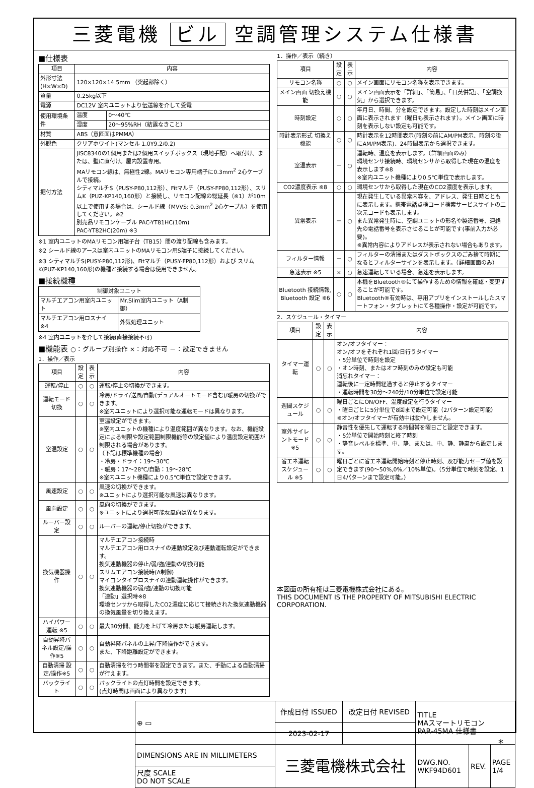三菱電機 ビル 空調管理システム仕様書
■仕様表
| 項目 | 内容 | |
| --- | --- | --- |
| 外形寸法(H×W×D) | 120×120×14.5mm （突起部除く） | |
| 質量 | 0.25kg以下 | |
| 電源 | DC12V 室内ユニットより伝送線を介して受電 | |
| 使用環境条件 | 温度 | 0～40℃ |
| | 湿度 | 20～95%RH（結露なきこと） |
| 材質 | ABS（意匠面はPMMA） | |
| 外観色 | クリアホワイト(マンセル 1.0Y9.2/0.2) | |
| 据付方法 | JISC8340の1個用または2個用スイッチボックス（現地手配）へ取付け、または、壁に直付け。屋内設置専用。 MAリモコン線は、無極性2線。MAリモコン専用端子に0.3mm<sup>2</sup> 2心ケーブルで接続。 シティマルチS（PUSY-P80,112形）、Fitマルチ（PUSY-FP80,112形）、スリムK（PUZ-KP140,160形）と接続し、リモコン配線の総延長（※1）が10m以上で使用する場合は、シールド線（MVVS: 0.3mm<sup>2</sup> 2心ケーブル）を使用してください。※2 別売品リモコンケーブル PAC-YT81HC(10m) PAC-YT82HC(20m) ※3 | |
※1 室内ユニットのMAリモコン用端子台（TB15）間の渡り配線も含みます。
※2 シールド線のアースは室内ユニットのMAリモコン用S端子に接続してください。
※3 シティマルチS(PUSY-P80,112形)、Fitマルチ（PUSY-FP80,112形）および スリムK(PUZ-KP140,160形)の機種と接続する場合は使用できません。
■接続機種
| 制御対象ユニット | |
| --- | --- |
| マルチエアコン用室内ユニット | Mr.Slim室内ユニット（A制御） |
| マルチエアコン用ロスナイ ※4 | 外気処理ユニット |
※4 室内ユニットを介して接続(直接接続不可)
■機能表 ○：グループ別操作 ×：対応不可 －：設定できません
1．操作／表示
| 項目 | 設定 | 表示 | 内容 |
| --- | --- | --- | --- |
| 運転/停止 | ○ | ○ | 運転/停止の切換ができます。 |
| 運転モード切換 | ○ | ○ | 冷房/ドライ/送風/自動(デュアルオートモード含む)/暖房の切換ができます。 ※室内ユニットにより選択可能な運転モードは異なります。 |
| 室温設定 | ○ | ○ | 室温設定ができます。 ※室内ユニットの機種により温度範囲が異なります。なお、機能設定による制限や設定範囲制限機能等の設定値により温度設定範囲が制限される場合があります。 （下記は標準機種の場合） ・冷房・ドライ：19～30℃ ・暖房：17～28℃/自動：19～28℃ ※室内ユニット機種により0.5℃単位で設定できます。 |
| 風速設定 | ○ | ○ | 風速の切換ができます。 ※ユニットにより選択可能な風速は異なります。 |
| 風向設定 | ○ | ○ | 風向の切換ができます。 ※ユニットにより選択可能な風向は異なります。 |
| ルーバー設定 | ○ | ○ | ルーバーの運転/停止切換ができます。 |
| 換気機器操作 | ○ | ○ | マルチエアコン接続時 マルチエアコン用ロスナイの連動設定及び連動運転設定ができます。 換気連動機器の停止/弱/強/連動の切換可能 スリムエアコン接続時(A制御) マイコンタイプロスナイの連動運転操作ができます。 換気連動機器の弱/強/連動の切換可能 「連動」選択時※8 環境センサから取得したCO2濃度に応じて接続された換気連動機器の換気風量を切り換えます。 |
| ハイパワー運転 ※5 | ○ | ○ | 最大30分間、能力を上げて冷房または暖房運転します。 |
| 自動昇降パネル設定/操作※5 | ○ | ○ | 自動昇降パネルの上昇/下降操作ができます。 また、下降距離設定ができます。 |
| 自動清掃 設定/操作※5 | ○ | ○ | 自動清掃を行う時間帯を設定できます。また、手動による自動清掃が行えます。 |
| バックライト | ○ | ○ | バックライトの点灯時間を設定できます。 (点灯時間は画面により異なります) |
1．操作／表示（続き）
| 項目 | 設定 | 表示 | 内容 |
| --- | --- | --- | --- |
| リモコン名称 | ○ | ○ | メイン画面にリモコン名称を表示できます。 |
| メイン画面 切換え機能 | ○ | ○ | メイン画面表示を「詳細」、「簡易」、「日英併記」、「空調換気」から選択できます。 |
| 時刻設定 | ○ | ○ | 年月日、時間、分を設定できます。設定した時刻はメイン画面に表示されます（曜日も表示されます）。メイン画面に時刻を表示しない設定も可能です。 |
| 時計表示形式 切換え機能 | ○ | ○ | 時計表示を12時間表示(時刻の前にAM/PM表示、時刻の後にAM/PM表示)、24時間表示から選択できます。 |
| 室温表示 | － | ○ | 運転時、温度を表示します。（詳細画面のみ） 環境センサ接続時、環境センサから取得した現在の温度を表示します※8 ※室内ユニット機種により0.5℃単位で表示します。 |
| CO2濃度表示 ※8 | ○ | ○ | 環境センサから取得した現在のCO2濃度を表示します。 |
| 異常表示 | － | ○ | 現在発生している異常内容を、アドレス、発生日時とともに表示します。携帯電話点検コード検索サービスサイトの二次元コードも表示します。 また異常発生時に、空調ユニットの形名や製造番号、連絡先の電話番号を表示させることが可能です(事前入力が必要)。 ※異常内容によりアドレスが表示されない場合もあります。 |
| フィルター情報 | － | ○ | フィルターの清掃またはダストボックスのごみ捨て時期になるとフィルターサインを表示します。（詳細画面のみ） |
| 急速表示 ※5 | × | ○ | 急速運転している場合、急速を表示します。 |
| Bluetooth 接続情報, Bluetooth 設定 ※6 | ○ | ○ | 本機をBluetooth®にて操作するための情報を確認・変更することが可能です。 Bluetooth®有効時は、専用アプリをインストールしたスマートフォン・タブレットにて各種操作・設定が可能です。 |
2．スケジュール・タイマー
| 項目 | 設定 | 表示 | 内容 |
| --- | --- | --- | --- |
| タイマー運転 | ○ | ○ | オン/オフタイマー： オン/オフをそれぞれ1回/日行うタイマー ・5分単位で時刻を設定 ・オン時刻、またはオフ時刻のみの設定も可能 消忘れタイマー： 運転後に一定時間経過すると停止するタイマー ・運転時間を30分～240分/10分単位で設定可能 |
| 週間スケジュール | ○ | ○ | 曜日ごとにON/OFF、温度設定を行うタイマー ・曜日ごとに5分単位で8回まで設定可能（2パターン設定可能） ※オン/オフタイマーが有効中は動作しません。 |
| 室外サイレントモード ※5 | ○ | ○ | 静音性を優先して運転する時間帯を曜日ごと設定できます。 ・5分単位で開始時刻と終了時刻 ・静音レベルを標準、中、静、または、中、静、静粛から設定します。 |
| 省エネ運転 スケジュール ※5 | ○ | ○ | 曜日ごとに省エネ運転開始時刻と停止時刻、及び能力セーブ値を設定できます(90～50%,0%／10%単位)。（5分単位で時刻を設定。1日4パターンまで設定可能。） |
本図面の所有権は三菱電機株式会社にある。
THIS DOCUMENT IS THE PROPERTY OF MITSUBISHI ELECTRIC CORPORATION.
| ⊕ ▭ | 作成日付 ISSUED | 改定日付 REVISED | TITLE MAスマートリモコン PAR-45MA 仕様書 | | |
| | 2023-02-17 | | | | |
| DIMENSIONS ARE IN MILLIMETERS | 三菱電機株式会社 | | DWG.NO. WKF94D601 | REV. | PAGE 1/4 |
| 尺度 SCALE DO NOT SCALE | | | | | |
*